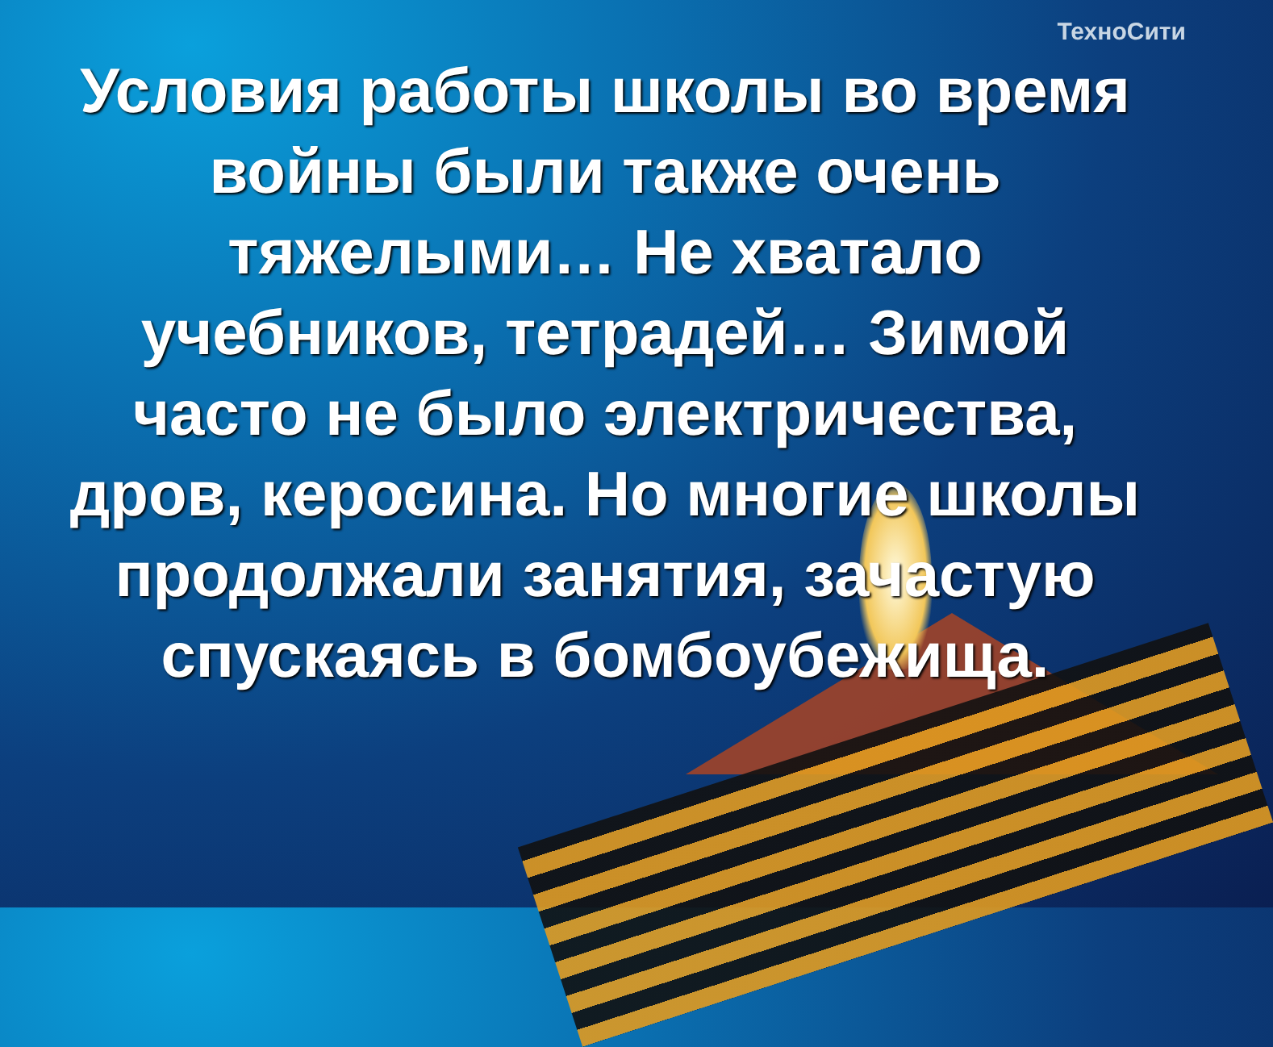ТехноСити
Условия работы школы во время войны были также очень тяжелыми… Не хватало учебников, тетрадей… Зимой часто не было электричества, дров, керосина. Но многие школы продолжали занятия, зачастую спускаясь в бомбоубежища.